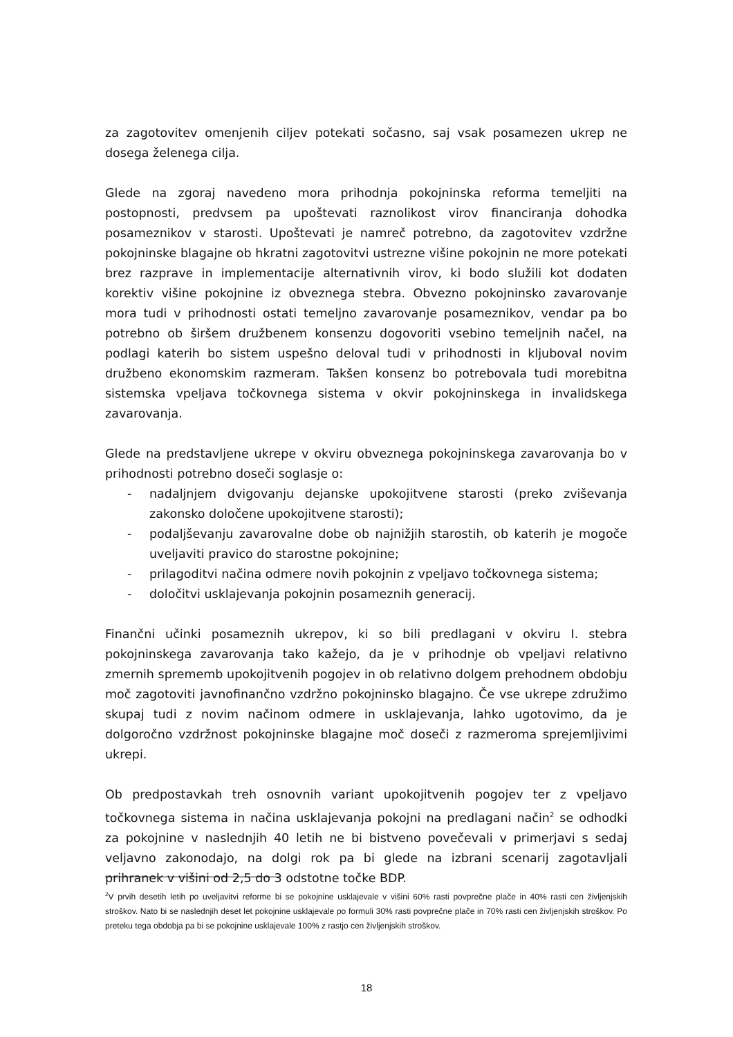za zagotovitev omenjenih ciljev potekati sočasno, saj vsak posamezen ukrep ne dosega želenega cilja.
Glede na zgoraj navedeno mora prihodnja pokojninska reforma temeljiti na postopnosti, predvsem pa upoštevati raznolikost virov financiranja dohodka posameznikov v starosti. Upoštevati je namreč potrebno, da zagotovitev vzdržne pokojninske blagajne ob hkratni zagotovitvi ustrezne višine pokojnin ne more potekati brez razprave in implementacije alternativnih virov, ki bodo služili kot dodaten korektiv višine pokojnine iz obveznega stebra. Obvezno pokojninsko zavarovanje mora tudi v prihodnosti ostati temeljno zavarovanje posameznikov, vendar pa bo potrebno ob širšem družbenem konsenzu dogovoriti vsebino temeljnih načel, na podlagi katerih bo sistem uspešno deloval tudi v prihodnosti in kljuboval novim družbeno ekonomskim razmeram. Takšen konsenz bo potrebovala tudi morebitna sistemska vpeljava točkovnega sistema v okvir pokojninskega in invalidskega zavarovanja.
Glede na predstavljene ukrepe v okviru obveznega pokojninskega zavarovanja bo v prihodnosti potrebno doseči soglasje o:
- nadaljnjem dvigovanju dejanske upokojitvene starosti (preko zviševanja zakonsko določene upokojitvene starosti);
- podaljševanju zavarovalne dobe ob najnižjih starostih, ob katerih je mogoče uveljaviti pravico do starostne pokojnine;
- prilagoditvi načina odmere novih pokojnin z vpeljavo točkovnega sistema;
- določitvi usklajevanja pokojnin posameznih generacij.
Finančni učinki posameznih ukrepov, ki so bili predlagani v okviru I. stebra pokojninskega zavarovanja tako kažejo, da je v prihodnje ob vpeljavi relativno zmernih sprememb upokojitvenih pogojev in ob relativno dolgem prehodnem obdobju moč zagotoviti javnofinančno vzdržno pokojninsko blagajno. Če vse ukrepe združimo skupaj tudi z novim načinom odmere in usklajevanja, lahko ugotovimo, da je dolgoročno vzdržnost pokojninske blagajne moč doseči z razmeroma sprejemljivimi ukrepi.
Ob predpostavkah treh osnovnih variant upokojitvenih pogojev ter z vpeljavo točkovnega sistema in načina usklajevanja pokojni na predlagani način<sup>2</sup> se odhodki za pokojnine v naslednjih 40 letih ne bi bistveno povečevali v primerjavi s sedaj veljavno zakonodajo, na dolgi rok pa bi glede na izbrani scenarij zagotavljali prihranek v višini od 2,5 do 3 odstotne točke BDP.
<sup>2</sup> V prvih desetih letih po uveljavitvi reforme bi se pokojnine usklajevale v višini 60% rasti povprečne plače in 40% rasti cen življenjskih stroškov. Nato bi se naslednjih deset let pokojnine usklajevale po formuli 30% rasti povprečne plače in 70% rasti cen življenjskih stroškov. Po preteku tega obdobja pa bi se pokojnine usklajevale 100% z rastjo cen življenjskih stroškov.
18